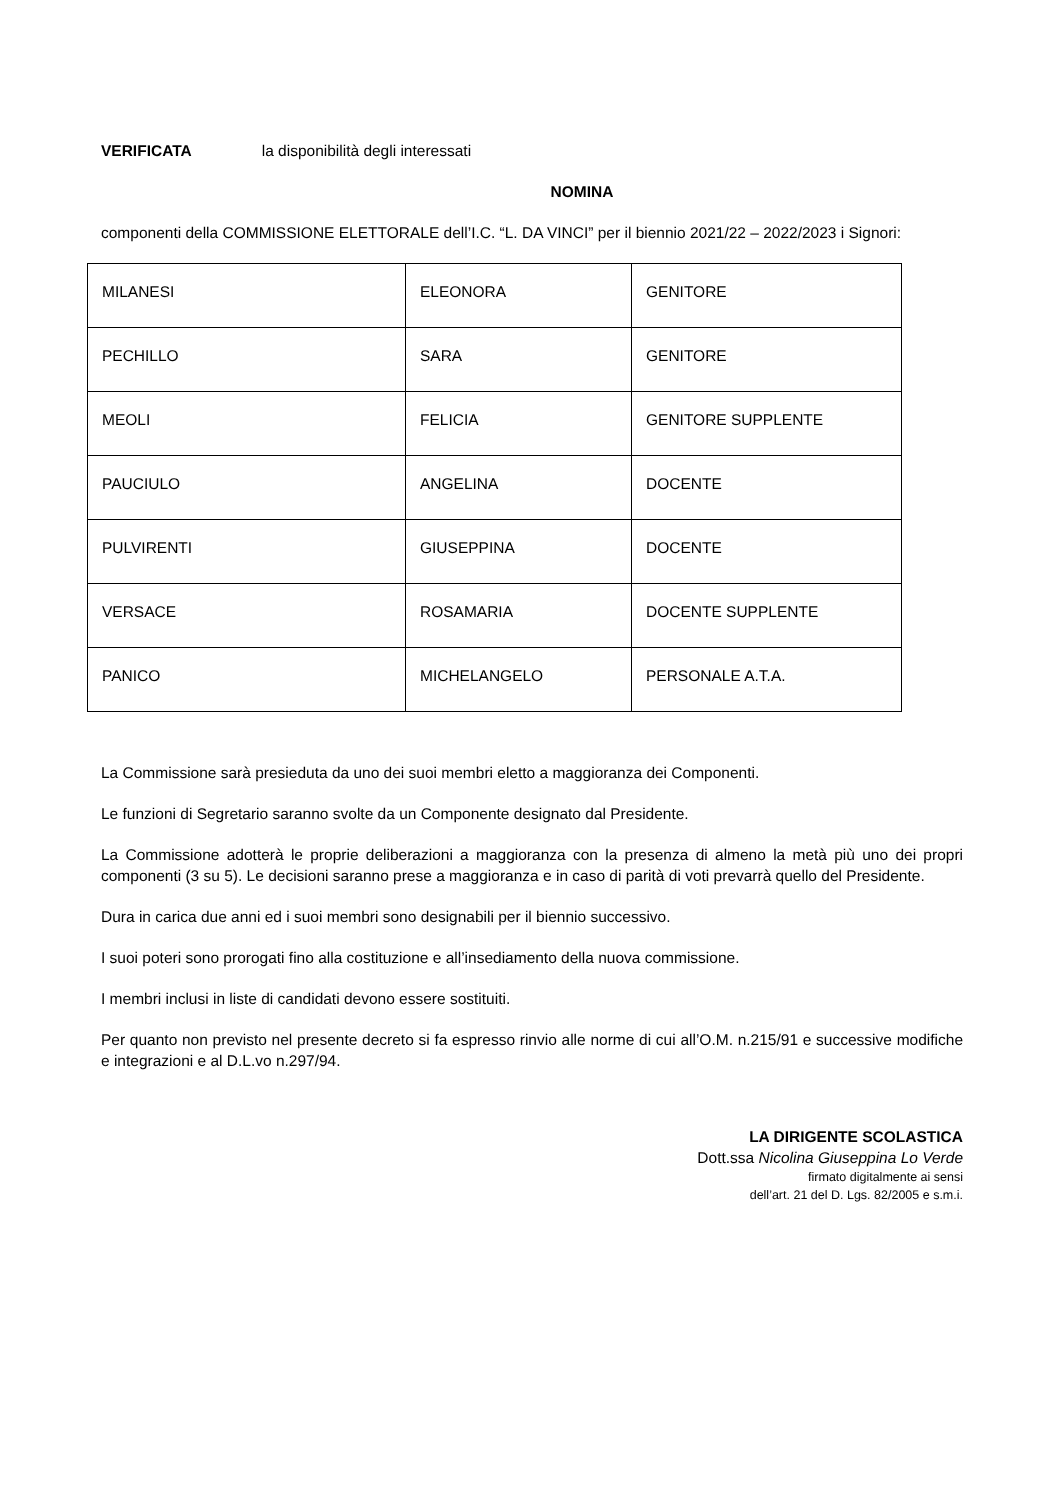VERIFICATA la disponibilità degli interessati
NOMINA
componenti della COMMISSIONE ELETTORALE dell’I.C. “L. DA VINCI” per il biennio 2021/22 – 2022/2023 i Signori:
| MILANESI | ELEONORA | GENITORE |
| PECHILLO | SARA | GENITORE |
| MEOLI | FELICIA | GENITORE SUPPLENTE |
| PAUCIULO | ANGELINA | DOCENTE |
| PULVIRENTI | GIUSEPPINA | DOCENTE |
| VERSACE | ROSAMARIA | DOCENTE SUPPLENTE |
| PANICO | MICHELANGELO | PERSONALE A.T.A. |
La Commissione sarà presieduta da uno dei suoi membri eletto a maggioranza dei Componenti.
Le funzioni di Segretario saranno svolte da un Componente designato dal Presidente.
La Commissione adotterà le proprie deliberazioni a maggioranza con la presenza di almeno la metà più uno dei propri componenti (3 su 5). Le decisioni saranno prese a maggioranza e in caso di parità di voti prevarrà quello del Presidente.
Dura in carica due anni ed i suoi membri sono designabili per il biennio successivo.
I suoi poteri sono prorogati fino alla costituzione e all’insediamento della nuova commissione.
I membri inclusi in liste di candidati devono essere sostituiti.
Per quanto non previsto nel presente decreto si fa espresso rinvio alle norme di cui all’O.M. n.215/91 e successive modifiche e integrazioni e al D.L.vo n.297/94.
LA DIRIGENTE SCOLASTICA
Dott.ssa Nicolina Giuseppina Lo Verde
firmato digitalmente ai sensi
dell’art. 21 del D. Lgs. 82/2005 e s.m.i.